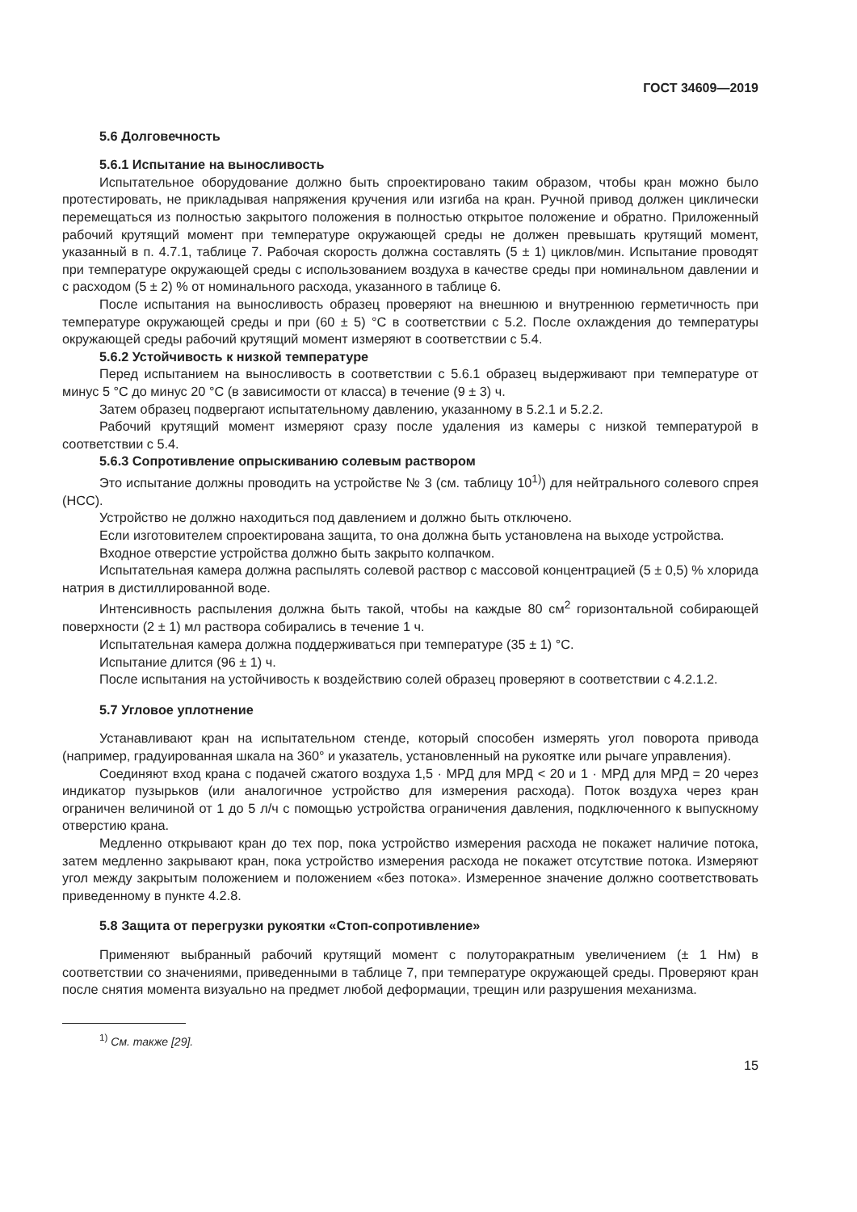ГОСТ 34609—2019
5.6 Долговечность
5.6.1 Испытание на выносливость
Испытательное оборудование должно быть спроектировано таким образом, чтобы кран можно было протестировать, не прикладывая напряжения кручения или изгиба на кран. Ручной привод должен циклически перемещаться из полностью закрытого положения в полностью открытое положение и обратно. Приложенный рабочий крутящий момент при температуре окружающей среды не должен превышать крутящий момент, указанный в п. 4.7.1, таблице 7. Рабочая скорость должна составлять (5 ± 1) циклов/мин. Испытание проводят при температуре окружающей среды с использованием воздуха в качестве среды при номинальном давлении и с расходом (5 ± 2) % от номинального расхода, указанного в таблице 6.
После испытания на выносливость образец проверяют на внешнюю и внутреннюю герметичность при температуре окружающей среды и при (60 ± 5) °С в соответствии с 5.2. После охлаждения до температуры окружающей среды рабочий крутящий момент измеряют в соответствии с 5.4.
5.6.2 Устойчивость к низкой температуре
Перед испытанием на выносливость в соответствии с 5.6.1 образец выдерживают при температуре от минус 5 °С до минус 20 °С (в зависимости от класса) в течение (9 ± 3) ч.
Затем образец подвергают испытательному давлению, указанному в 5.2.1 и 5.2.2.
Рабочий крутящий момент измеряют сразу после удаления из камеры с низкой температурой в соответствии с 5.4.
5.6.3 Сопротивление опрыскиванию солевым раствором
Это испытание должны проводить на устройстве № 3 (см. таблицу 10<sup>1)</sup>) для нейтрального солевого спрея (НСС).
Устройство не должно находиться под давлением и должно быть отключено.
Если изготовителем спроектирована защита, то она должна быть установлена на выходе устройства.
Входное отверстие устройства должно быть закрыто колпачком.
Испытательная камера должна распылять солевой раствор с массовой концентрацией (5 ± 0,5) % хлорида натрия в дистиллированной воде.
Интенсивность распыления должна быть такой, чтобы на каждые 80 см<sup>2</sup> горизонтальной собирающей поверхности (2 ± 1) мл раствора собирались в течение 1 ч.
Испытательная камера должна поддерживаться при температуре (35 ± 1) °С.
Испытание длится (96 ± 1) ч.
После испытания на устойчивость к воздействию солей образец проверяют в соответствии с 4.2.1.2.
5.7 Угловое уплотнение
Устанавливают кран на испытательном стенде, который способен измерять угол поворота привода (например, градуированная шкала на 360° и указатель, установленный на рукоятке или рычаге управления).
Соединяют вход крана с подачей сжатого воздуха 1,5 · МРД для МРД < 20 и 1 · МРД для МРД = 20 через индикатор пузырьков (или аналогичное устройство для измерения расхода). Поток воздуха через кран ограничен величиной от 1 до 5 л/ч с помощью устройства ограничения давления, подключенного к выпускному отверстию крана.
Медленно открывают кран до тех пор, пока устройство измерения расхода не покажет наличие потока, затем медленно закрывают кран, пока устройство измерения расхода не покажет отсутствие потока. Измеряют угол между закрытым положением и положением «без потока». Измеренное значение должно соответствовать приведенному в пункте 4.2.8.
5.8 Защита от перегрузки рукоятки «Стоп-сопротивление»
Применяют выбранный рабочий крутящий момент с полуторакратным увеличением (± 1 Нм) в соответствии со значениями, приведенными в таблице 7, при температуре окружающей среды. Проверяют кран после снятия момента визуально на предмет любой деформации, трещин или разрушения механизма.
<sup>1)</sup> См. также [29].
15